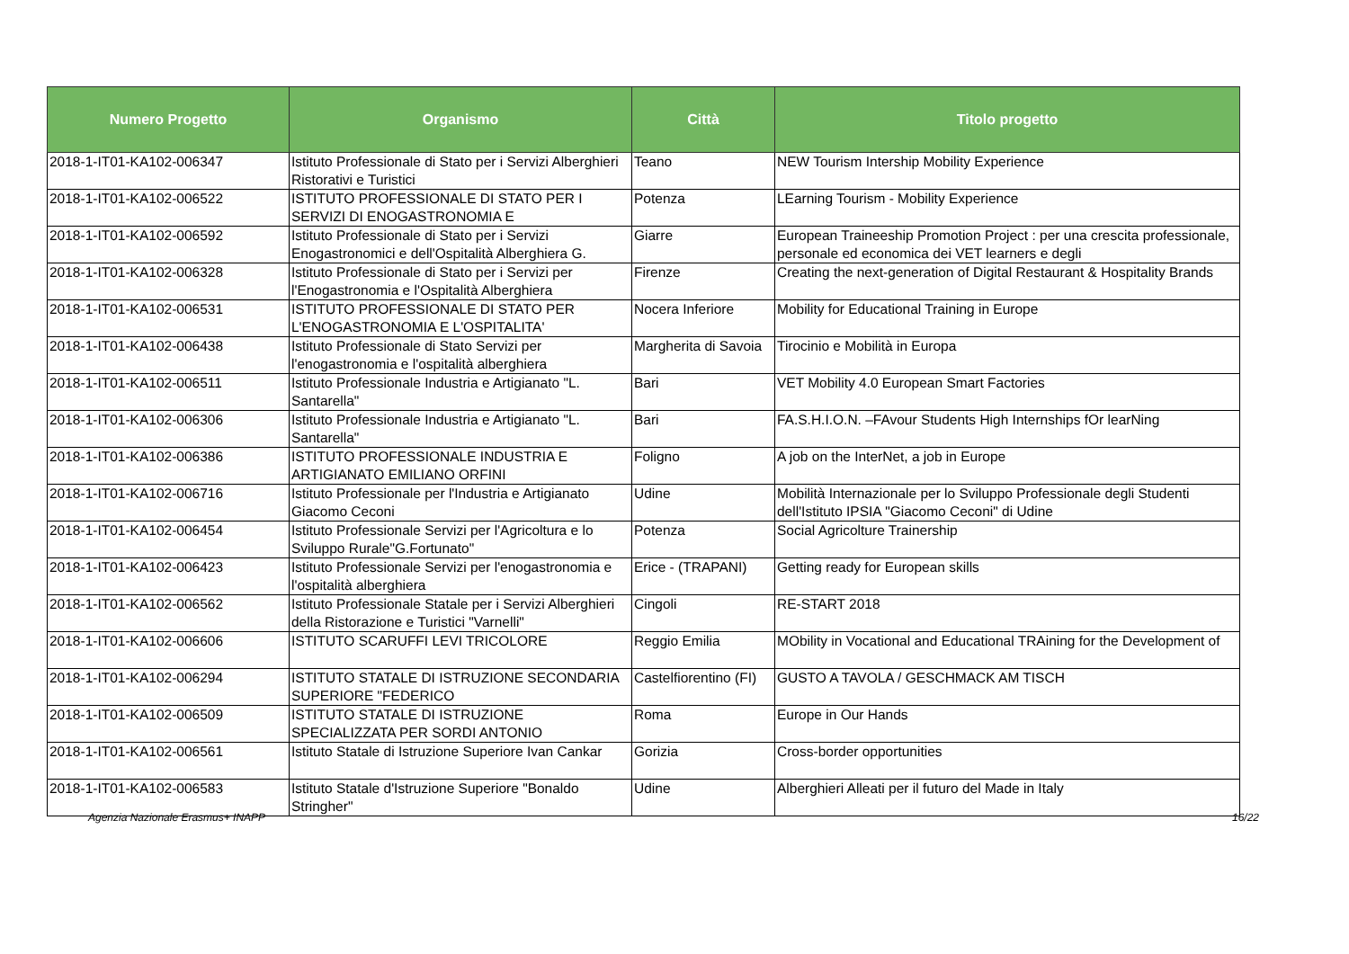| Numero Progetto | Organismo | Città | Titolo progetto |
| --- | --- | --- | --- |
| 2018-1-IT01-KA102-006347 | Istituto Professionale di Stato per i Servizi Alberghieri Ristorativi e Turistici | Teano | NEW Tourism Intership Mobility Experience |
| 2018-1-IT01-KA102-006522 | ISTITUTO PROFESSIONALE DI STATO PER I SERVIZI DI ENOGASTRONOMIA E | Potenza | LEarning Tourism - Mobility Experience |
| 2018-1-IT01-KA102-006592 | Istituto Professionale di Stato per i Servizi Enogastronomici e dell'Ospitalità Alberghiera G. | Giarre | European Traineeship Promotion Project : per una crescita professionale, personale ed economica dei VET learners e degli |
| 2018-1-IT01-KA102-006328 | Istituto Professionale di Stato per i Servizi per l'Enogastronomia e l'Ospitalità Alberghiera | Firenze | Creating the next-generation of Digital Restaurant & Hospitality Brands |
| 2018-1-IT01-KA102-006531 | ISTITUTO PROFESSIONALE DI STATO PER L'ENOGASTRONOMIA E L'OSPITALITA' | Nocera Inferiore | Mobility for Educational Training in Europe |
| 2018-1-IT01-KA102-006438 | Istituto Professionale di Stato Servizi per l'enogastronomia e l'ospitalità alberghiera | Margherita di Savoia | Tirocinio e Mobilità in Europa |
| 2018-1-IT01-KA102-006511 | Istituto Professionale Industria e Artigianato "L. Santarella" | Bari | VET Mobility 4.0 European Smart Factories |
| 2018-1-IT01-KA102-006306 | Istituto Professionale Industria e Artigianato "L. Santarella" | Bari | FA.S.H.I.O.N. –FAvour Students High Internships fOr learNing |
| 2018-1-IT01-KA102-006386 | ISTITUTO PROFESSIONALE INDUSTRIA E ARTIGIANATO EMILIANO ORFINI | Foligno | A job on the InterNet, a job in Europe |
| 2018-1-IT01-KA102-006716 | Istituto Professionale per l'Industria e Artigianato Giacomo Ceconi | Udine | Mobilità Internazionale per lo Sviluppo Professionale degli Studenti dell'Istituto IPSIA "Giacomo Ceconi" di Udine |
| 2018-1-IT01-KA102-006454 | Istituto Professionale Servizi per l'Agricoltura e lo Sviluppo Rurale"G.Fortunato" | Potenza | Social Agricolture Trainership |
| 2018-1-IT01-KA102-006423 | Istituto Professionale Servizi per l'enogastronomia e l'ospitalità alberghiera | Erice - (TRAPANI) | Getting ready for European skills |
| 2018-1-IT01-KA102-006562 | Istituto Professionale Statale per i Servizi Alberghieri della Ristorazione e Turistici "Varnelli" | Cingoli | RE-START 2018 |
| 2018-1-IT01-KA102-006606 | ISTITUTO SCARUFFI LEVI TRICOLORE | Reggio Emilia | MObility in Vocational and Educational TRAining for the Development of |
| 2018-1-IT01-KA102-006294 | ISTITUTO STATALE DI ISTRUZIONE SECONDARIA SUPERIORE "FEDERICO | Castelfiorentino (FI) | GUSTO A TAVOLA / GESCHMACK AM TISCH |
| 2018-1-IT01-KA102-006509 | ISTITUTO STATALE DI ISTRUZIONE SPECIALIZZATA PER SORDI ANTONIO | Roma | Europe in Our Hands |
| 2018-1-IT01-KA102-006561 | Istituto Statale di Istruzione Superiore Ivan Cankar | Gorizia | Cross-border opportunities |
| 2018-1-IT01-KA102-006583 | Istituto Statale d'Istruzione Superiore "Bonaldo Stringher" | Udine | Alberghieri Alleati per il futuro del Made in Italy |
Agenzia Nazionale Erasmus+ INAPP 16/22